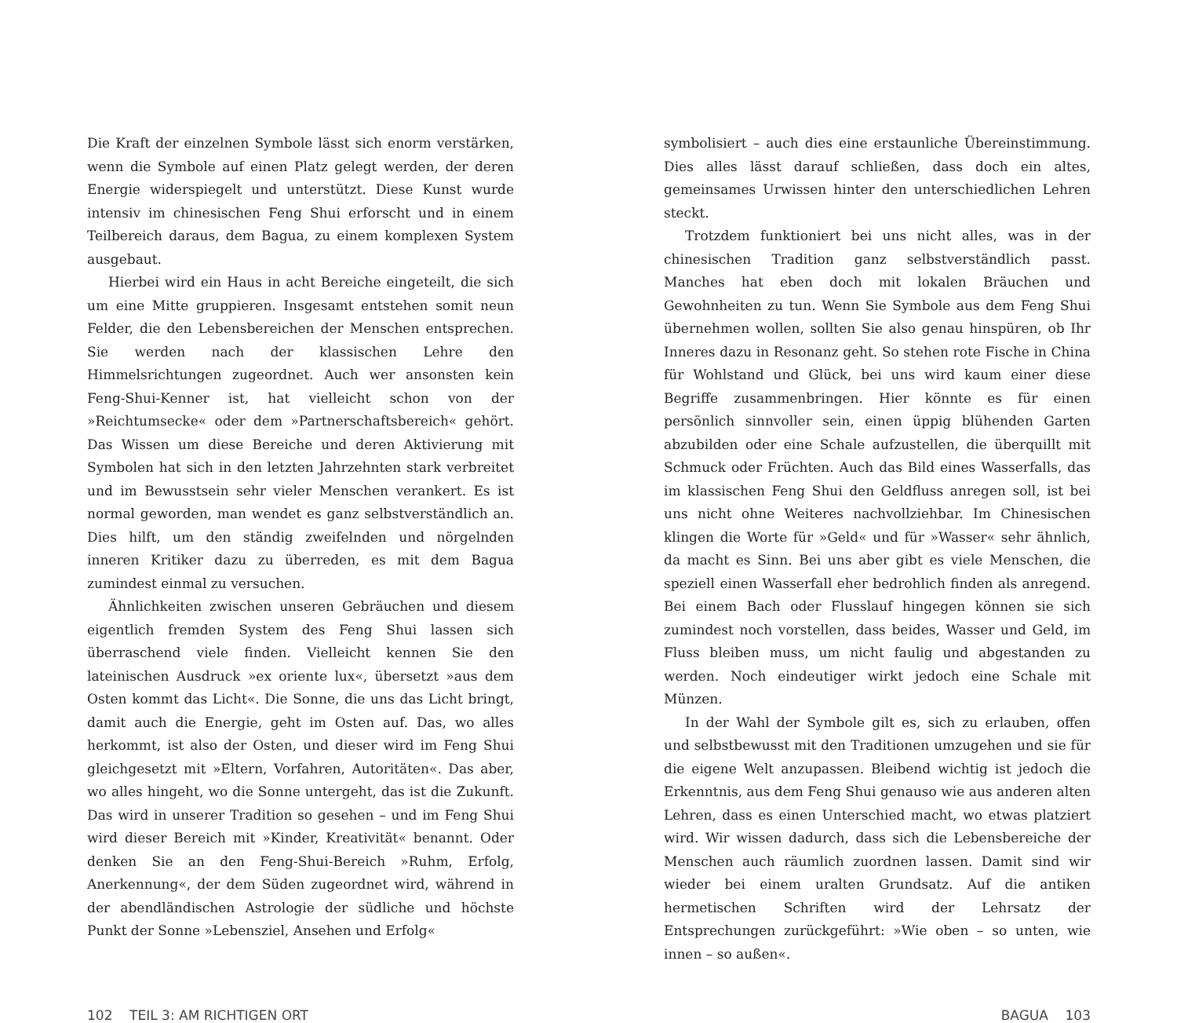Die Kraft der einzelnen Symbole lässt sich enorm verstärken, wenn die Symbole auf einen Platz gelegt werden, der deren Energie widerspiegelt und unterstützt. Diese Kunst wurde intensiv im chinesischen Feng Shui erforscht und in einem Teilbereich daraus, dem Bagua, zu einem komplexen System ausgebaut.
Hierbei wird ein Haus in acht Bereiche eingeteilt, die sich um eine Mitte gruppieren. Insgesamt entstehen somit neun Felder, die den Lebensbereichen der Menschen entsprechen. Sie werden nach der klassischen Lehre den Himmelsrichtungen zugeordnet. Auch wer ansonsten kein Feng-Shui-Kenner ist, hat vielleicht schon von der »Reichtumsecke« oder dem »Partnerschaftsbereich« gehört. Das Wissen um diese Bereiche und deren Aktivierung mit Symbolen hat sich in den letzten Jahrzehnten stark verbreitet und im Bewusstsein sehr vieler Menschen verankert. Es ist normal geworden, man wendet es ganz selbstverständlich an. Dies hilft, um den ständig zweifelnden und nörgelnden inneren Kritiker dazu zu überreden, es mit dem Bagua zumindest einmal zu versuchen.
Ähnlichkeiten zwischen unseren Gebräuchen und diesem eigentlich fremden System des Feng Shui lassen sich überraschend viele finden. Vielleicht kennen Sie den lateinischen Ausdruck »ex oriente lux«, übersetzt »aus dem Osten kommt das Licht«. Die Sonne, die uns das Licht bringt, damit auch die Energie, geht im Osten auf. Das, wo alles herkommt, ist also der Osten, und dieser wird im Feng Shui gleichgesetzt mit »Eltern, Vorfahren, Autoritäten«. Das aber, wo alles hingeht, wo die Sonne untergeht, das ist die Zukunft. Das wird in unserer Tradition so gesehen – und im Feng Shui wird dieser Bereich mit »Kinder, Kreativität« benannt. Oder denken Sie an den Feng-Shui-Bereich »Ruhm, Erfolg, Anerkennung«, der dem Süden zugeordnet wird, während in der abendländischen Astrologie der südliche und höchste Punkt der Sonne »Lebensziel, Ansehen und Erfolg«
symbolisiert – auch dies eine erstaunliche Übereinstimmung. Dies alles lässt darauf schließen, dass doch ein altes, gemeinsames Urwissen hinter den unterschiedlichen Lehren steckt.
Trotzdem funktioniert bei uns nicht alles, was in der chinesischen Tradition ganz selbstverständlich passt. Manches hat eben doch mit lokalen Bräuchen und Gewohnheiten zu tun. Wenn Sie Symbole aus dem Feng Shui übernehmen wollen, sollten Sie also genau hinspüren, ob Ihr Inneres dazu in Resonanz geht. So stehen rote Fische in China für Wohlstand und Glück, bei uns wird kaum einer diese Begriffe zusammenbringen. Hier könnte es für einen persönlich sinnvoller sein, einen üppig blühenden Garten abzubilden oder eine Schale aufzustellen, die überquillt mit Schmuck oder Früchten. Auch das Bild eines Wasserfalls, das im klassischen Feng Shui den Geldfluss anregen soll, ist bei uns nicht ohne Weiteres nachvollziehbar. Im Chinesischen klingen die Worte für »Geld« und für »Wasser« sehr ähnlich, da macht es Sinn. Bei uns aber gibt es viele Menschen, die speziell einen Wasserfall eher bedrohlich finden als anregend. Bei einem Bach oder Flusslauf hingegen können sie sich zumindest noch vorstellen, dass beides, Wasser und Geld, im Fluss bleiben muss, um nicht faulig und abgestanden zu werden. Noch eindeutiger wirkt jedoch eine Schale mit Münzen.
In der Wahl der Symbole gilt es, sich zu erlauben, offen und selbstbewusst mit den Traditionen umzugehen und sie für die eigene Welt anzupassen. Bleibend wichtig ist jedoch die Erkenntnis, aus dem Feng Shui genauso wie aus anderen alten Lehren, dass es einen Unterschied macht, wo etwas platziert wird. Wir wissen dadurch, dass sich die Lebensbereiche der Menschen auch räumlich zuordnen lassen. Damit sind wir wieder bei einem uralten Grundsatz. Auf die antiken hermetischen Schriften wird der Lehrsatz der Entsprechungen zurückgeführt: »Wie oben – so unten, wie innen – so außen«.
102 TEIL 3: AM RICHTIGEN ORT BAGUA 103